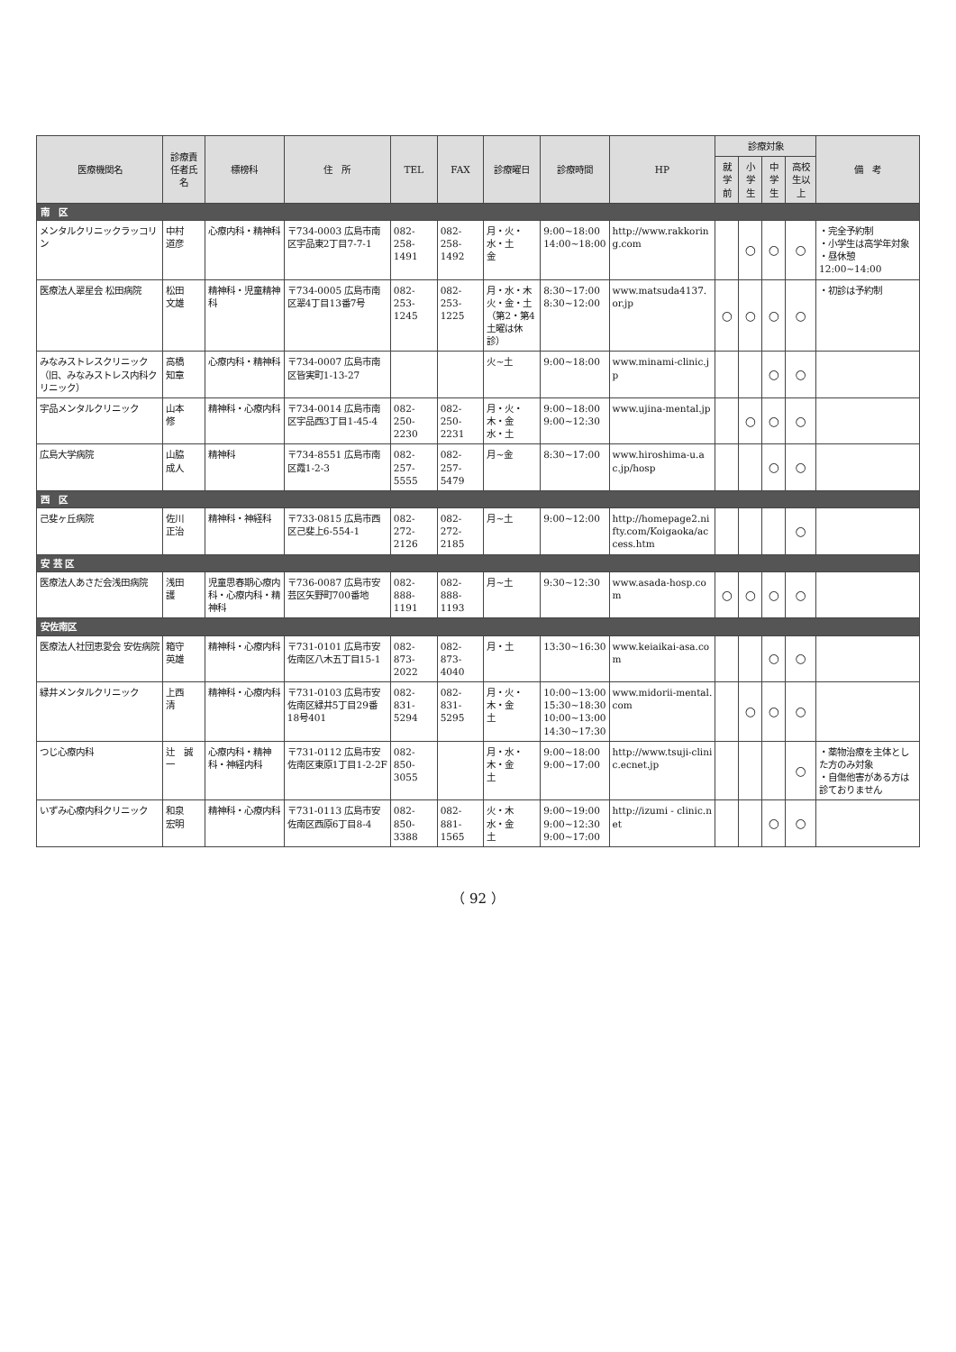| 医療機関名 | 診療責任者氏名 | 標榜科 | 住 所 | TEL | FAX | 診療曜日 | 診療時間 | HP | 診療対象 | | | | 備 考 |
| --- | --- | --- | --- | --- | --- | --- | --- | --- | --- | --- | --- | --- | --- |
| | | | | | | | | | 就学前 | 小学生 | 中学生 | 高校生以上 | |
| 南 区 | | | | | | | | | | | | | |
| メンタルクリニックラッコリン | 中村 道彦 | 心療内科・精神科 | 〒734-0003 広島市南区宇品東2丁目7-7-1 | 082-258-1491 | 082-258-1492 | 月・火・水・土 金 | 9:00~18:00 14:00~18:00 | http://www.rakkoring.com | | ○ | ○ | ○ | ・完全予約制 ・小学生は高学年対象 ・昼休憩 12:00~14:00 |
| 医療法人翠星会 松田病院 | 松田 文雄 | 精神科・児童精神科 | 〒734-0005 広島市南区翠4丁目13番7号 | 082-253-1245 | 082-253-1225 | 月・水・木 火・金・土 （第2・第4土曜は休診） | 8:30~17:00 8:30~12:00 | www.matsuda4137.or.jp | ○ | ○ | ○ | ○ | ・初診は予約制 |
| みなみストレスクリニック（旧、みなみストレス内科クリニック） | 高橋 知章 | 心療内科・精神科 | 〒734-0007 広島市南区皆実町1-13-27 | | | 火~土 | 9:00~18:00 | www.minami-clinic.jp | | | ○ | ○ | |
| 宇品メンタルクリニック | 山本 修 | 精神科・心療内科 | 〒734-0014 広島市南区宇品西3丁目1-45-4 | 082-250-2230 | 082-250-2231 | 月・火・木・金 水・土 | 9:00~18:00 9:00~12:30 | www.ujina-mental.jp | | ○ | ○ | ○ | |
| 広島大学病院 | 山脇 成人 | 精神科 | 〒734-8551 広島市南区霞1-2-3 | 082-257-5555 | 082-257-5479 | 月~金 | 8:30~17:00 | www.hiroshima-u.ac.jp/hosp | | | ○ | ○ | |
| 西 区 | | | | | | | | | | | | | |
| 己斐ヶ丘病院 | 佐川 正治 | 精神科・神経科 | 〒733-0815 広島市西区己斐上6-554-1 | 082-272-2126 | 082-272-2185 | 月~土 | 9:00~12:00 | http://homepage2.nifty.com/Koigaoka/access.htm | | | | ○ | |
| 安 芸 区 | | | | | | | | | | | | | |
| 医療法人あさだ会浅田病院 | 浅田 護 | 児童思春期心療内科・心療内科・精神科 | 〒736-0087 広島市安芸区矢野町700番地 | 082-888-1191 | 082-888-1193 | 月~土 | 9:30~12:30 | www.asada-hosp.com | ○ | ○ | ○ | ○ | |
| 安佐南区 | | | | | | | | | | | | | |
| 医療法人社団恵愛会 安佐病院 | 箱守 英雄 | 精神科・心療内科 | 〒731-0101 広島市安佐南区八木五丁目15-1 | 082-873-2022 | 082-873-4040 | 月・土 | 13:30~16:30 | www.keiaikai-asa.com | | | ○ | ○ | |
| 緑井メンタルクリニック | 上西 清 | 精神科・心療内科 | 〒731-0103 広島市安佐南区緑井5丁目29番18号401 | 082-831-5294 | 082-831-5295 | 月・火・木・金 土 | 10:00~13:00 15:30~18:30 10:00~13:00 14:30~17:30 | www.midorii-mental.com | | ○ | ○ | ○ | |
| つじ心療内科 | 辻 誠一 | 心療内科・精神科・神経内科 | 〒731-0112 広島市安佐南区東原1丁目1-2-2F | 082-850-3055 | | 月・水・木・金 土 | 9:00~18:00 9:00~17:00 | http://www.tsuji-clinic.ecnet.jp | | | | ○ | ・薬物治療を主体とした方のみ対象 ・自傷他害がある方は診ておりません |
| いずみ心療内科クリニック | 和泉 宏明 | 精神科・心療内科 | 〒731-0113 広島市安佐南区西原6丁目8-4 | 082-850-3388 | 082-881-1565 | 火・木 水・金 土 | 9:00~19:00 9:00~12:30 9:00~17:00 | http://izumi - clinic.net | | | ○ | ○ | |
（ 92 ）